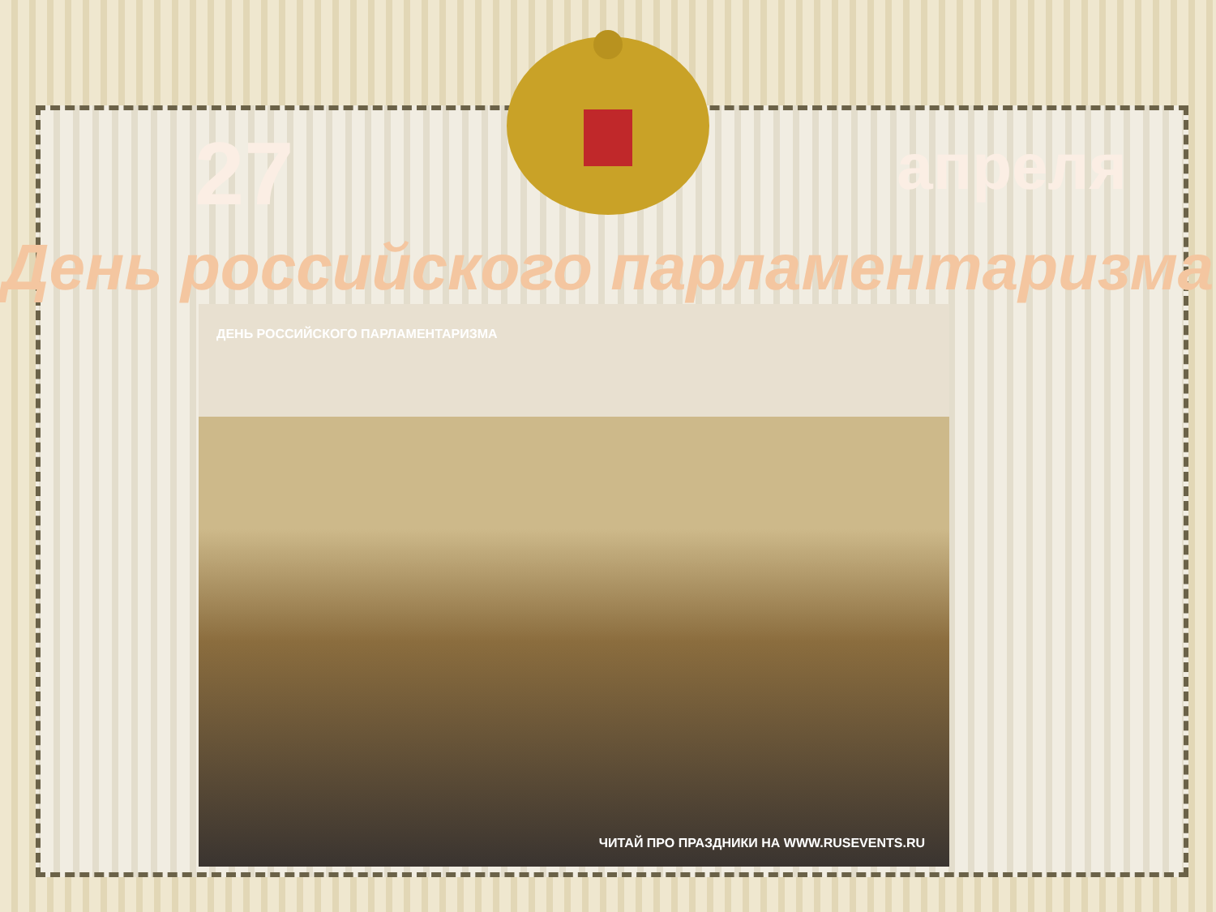27
апреля
День российского парламентаризма
ДЕНЬ РОССИЙСКОГО ПАРЛАМЕНТАРИЗМА
ЧИТАЙ ПРО ПРАЗДНИКИ НА WWW.RUSEVENTS.RU